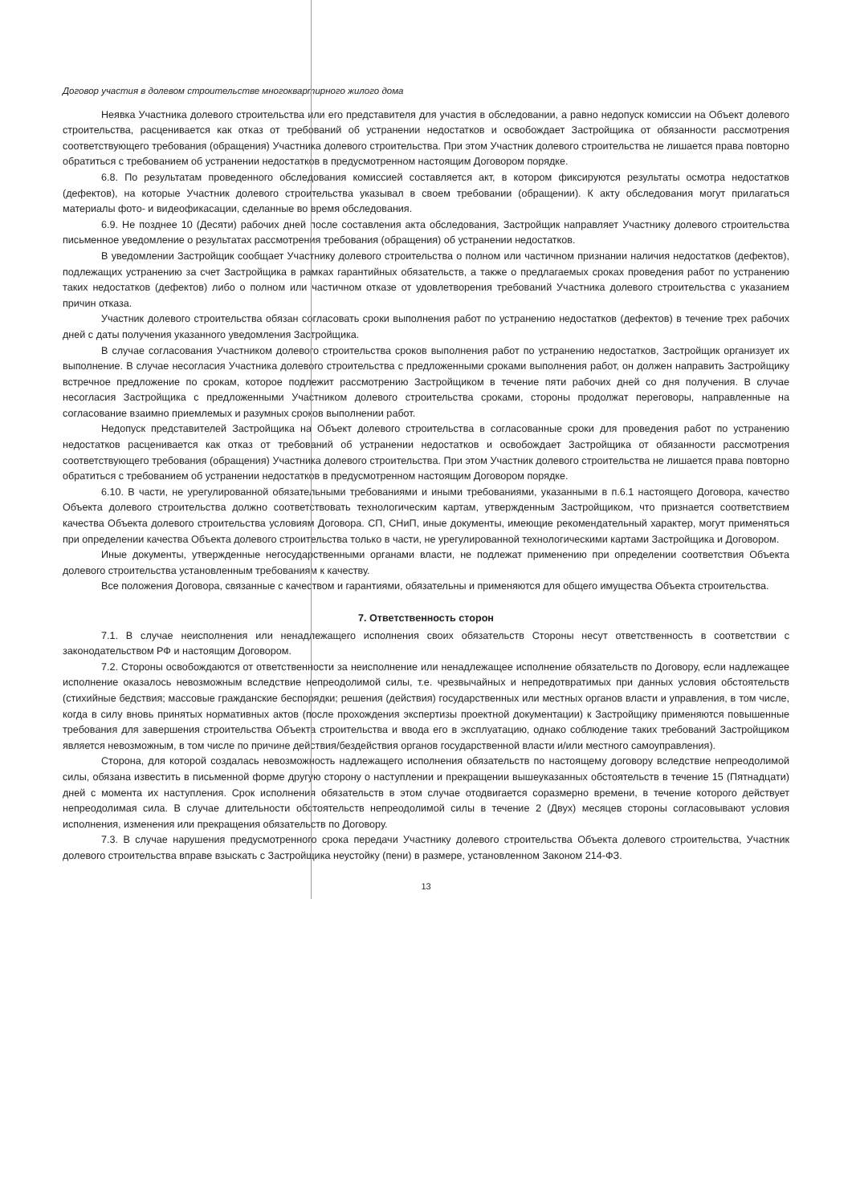Договор участия в долевом строительстве многоквартирного жилого дома
Неявка Участника долевого строительства или его представителя для участия в обследовании, а равно недопуск комиссии на Объект долевого строительства, расценивается как отказ от требований об устранении недостатков и освобождает Застройщика от обязанности рассмотрения соответствующего требования (обращения) Участника долевого строительства. При этом Участник долевого строительства не лишается права повторно обратиться с требованием об устранении недостатков в предусмотренном настоящим Договором порядке.
6.8. По результатам проведенного обследования комиссией составляется акт, в котором фиксируются результаты осмотра недостатков (дефектов), на которые Участник долевого строительства указывал в своем требовании (обращении). К акту обследования могут прилагаться материалы фото- и видеофикасации, сделанные во время обследования.
6.9. Не позднее 10 (Десяти) рабочих дней после составления акта обследования, Застройщик направляет Участнику долевого строительства письменное уведомление о результатах рассмотрения требования (обращения) об устранении недостатков.
В уведомлении Застройщик сообщает Участнику долевого строительства о полном или частичном признании наличия недостатков (дефектов), подлежащих устранению за счет Застройщика в рамках гарантийных обязательств, а также о предлагаемых сроках проведения работ по устранению таких недостатков (дефектов) либо о полном или частичном отказе от удовлетворения требований Участника долевого строительства с указанием причин отказа.
Участник долевого строительства обязан согласовать сроки выполнения работ по устранению недостатков (дефектов) в течение трех рабочих дней с даты получения указанного уведомления Застройщика.
В случае согласования Участником долевого строительства сроков выполнения работ по устранению недостатков, Застройщик организует их выполнение. В случае несогласия Участника долевого строительства с предложенными сроками выполнения работ, он должен направить Застройщику встречное предложение по срокам, которое подлежит рассмотрению Застройщиком в течение пяти рабочих дней со дня получения. В случае несогласия Застройщика с предложенными Участником долевого строительства сроками, стороны продолжат переговоры, направленные на согласование взаимно приемлемых и разумных сроков выполнении работ.
Недопуск представителей Застройщика на Объект долевого строительства в согласованные сроки для проведения работ по устранению недостатков расценивается как отказ от требований об устранении недостатков и освобождает Застройщика от обязанности рассмотрения соответствующего требования (обращения) Участника долевого строительства. При этом Участник долевого строительства не лишается права повторно обратиться с требованием об устранении недостатков в предусмотренном настоящим Договором порядке.
6.10. В части, не урегулированной обязательными требованиями и иными требованиями, указанными в п.6.1 настоящего Договора, качество Объекта долевого строительства должно соответствовать технологическим картам, утвержденным Застройщиком, что признается соответствием качества Объекта долевого строительства условиям Договора. СП, СНиП, иные документы, имеющие рекомендательный характер, могут применяться при определении качества Объекта долевого строительства только в части, не урегулированной технологическими картами Застройщика и Договором.
Иные документы, утвержденные негосударственными органами власти, не подлежат применению при определении соответствия Объекта долевого строительства установленным требованиям к качеству.
Все положения Договора, связанные с качеством и гарантиями, обязательны и применяются для общего имущества Объекта строительства.
7. Ответственность сторон
7.1. В случае неисполнения или ненадлежащего исполнения своих обязательств Стороны несут ответственность в соответствии с законодательством РФ и настоящим Договором.
7.2. Стороны освобождаются от ответственности за неисполнение или ненадлежащее исполнение обязательств по Договору, если надлежащее исполнение оказалось невозможным вследствие непреодолимой силы, т.е. чрезвычайных и непредотвратимых при данных условия обстоятельств (стихийные бедствия; массовые гражданские беспорядки; решения (действия) государственных или местных органов власти и управления, в том числе, когда в силу вновь принятых нормативных актов (после прохождения экспертизы проектной документации) к Застройщику применяются повышенные требования для завершения строительства Объекта строительства и ввода его в эксплуатацию, однако соблюдение таких требований Застройщиком является невозможным, в том числе по причине действия/бездействия органов государственной власти и/или местного самоуправления).
Сторона, для которой создалась невозможность надлежащего исполнения обязательств по настоящему договору вследствие непреодолимой силы, обязана известить в письменной форме другую сторону о наступлении и прекращении вышеуказанных обстоятельств в течение 15 (Пятнадцати) дней с момента их наступления. Срок исполнения обязательств в этом случае отодвигается соразмерно времени, в течение которого действует непреодолимая сила. В случае длительности обстоятельств непреодолимой силы в течение 2 (Двух) месяцев стороны согласовывают условия исполнения, изменения или прекращения обязательств по Договору.
7.3. В случае нарушения предусмотренного срока передачи Участнику долевого строительства Объекта долевого строительства, Участник долевого строительства вправе взыскать с Застройщика неустойку (пени) в размере, установленном Законом 214-ФЗ.
13